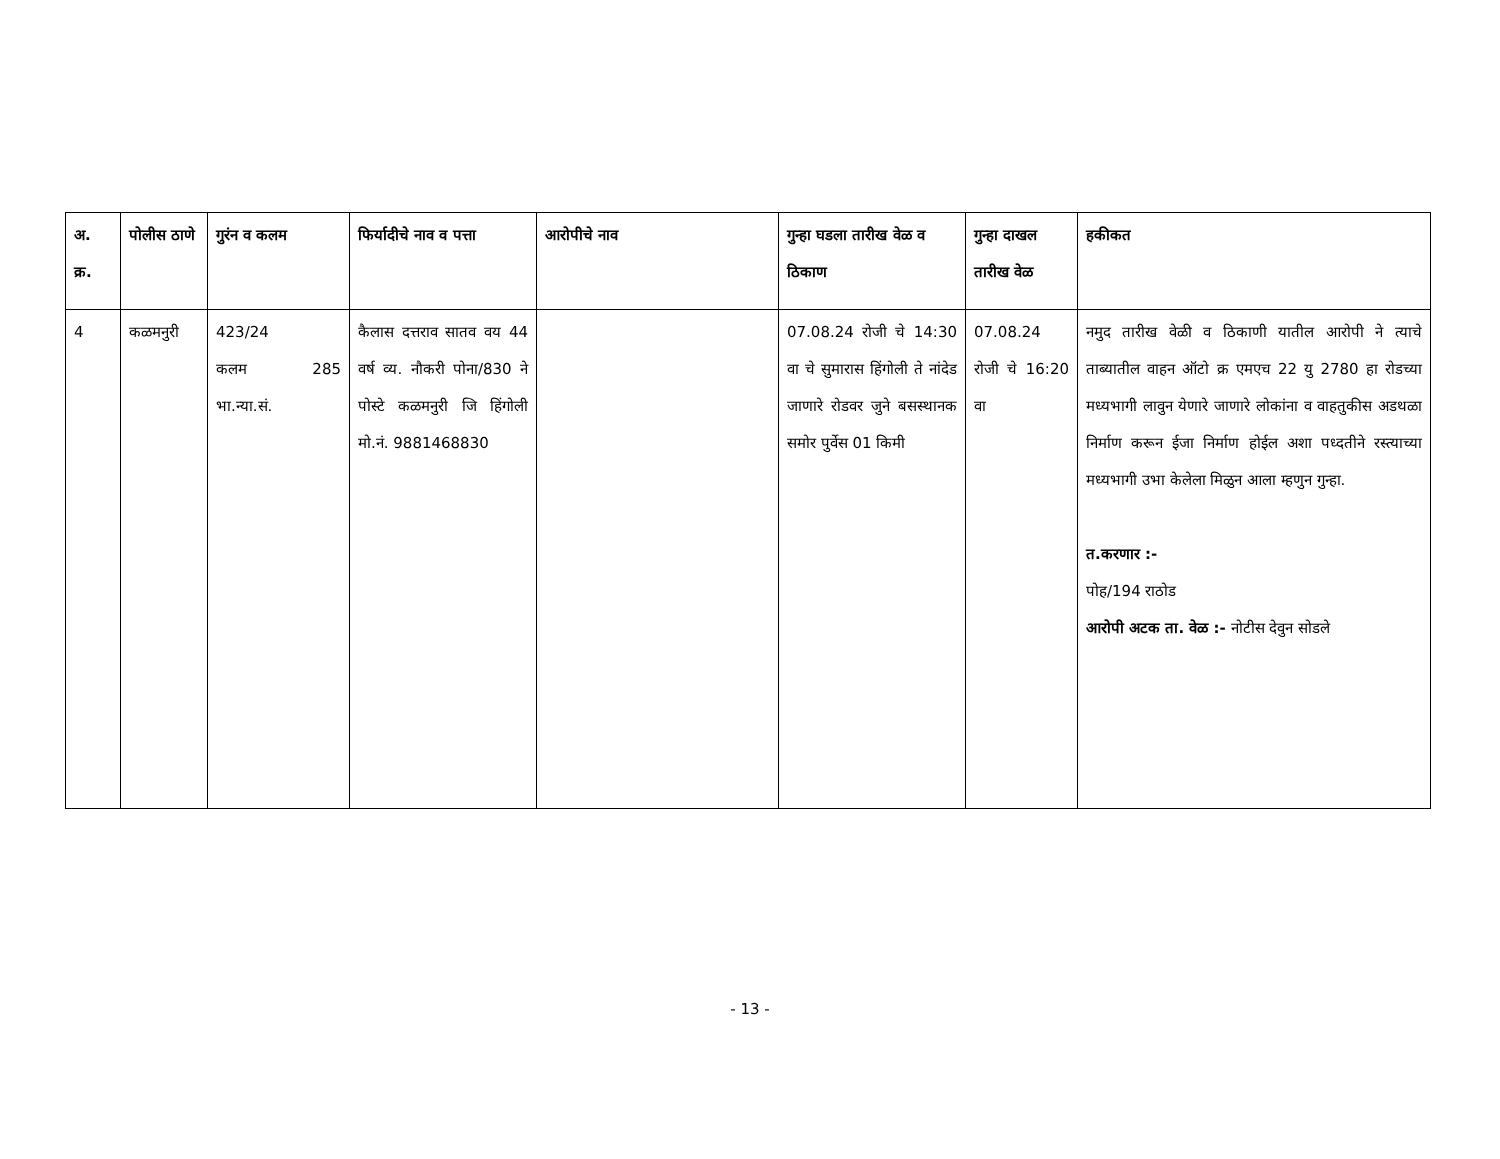| अ. क्र. | पोलीस ठाणे | गुरंन व कलम | फिर्यादीचे नाव व पत्ता | आरोपीचे नाव | गुन्हा घडला तारीख वेळ व ठिकाण | गुन्हा दाखल तारीख वेळ | हकीकत |
| --- | --- | --- | --- | --- | --- | --- | --- |
| 4 | कळमनुरी | 423/24 कलम 285 भा.न्या.सं. | कैलास दत्तराव सातव वय 44 वर्ष व्य. नौकरी पोना/830 ने पोस्टे कळमनुरी जि हिंगोली मो.नं. 9881468830 | | 07.08.24 रोजी चे 14:30 वा चे सुमारास हिंगोली ते नांदेड जाणारे रोडवर जुने बसस्थानक समोर पुर्वेस 01 किमी | 07.08.24 रोजी चे 16:20 वा | नमुद तारीख वेळी व ठिकाणी यातील आरोपी ने त्याचे ताब्यातील वाहन ऑटो क्र एमएच 22 यु 2780 हा रोडच्या मध्यभागी लावुन येणारे जाणारे लोकांना व वाहतुकीस अडथळा निर्माण करून ईजा निर्माण होईल अशा पध्दतीने रस्त्याच्या मध्यभागी उभा केलेला मिळुन आला म्हणुन गुन्हा. त.करणार :- पोह/194 राठोड आरोपी अटक ता. वेळ :- नोटीस देवुन सोडले |
- 13 -